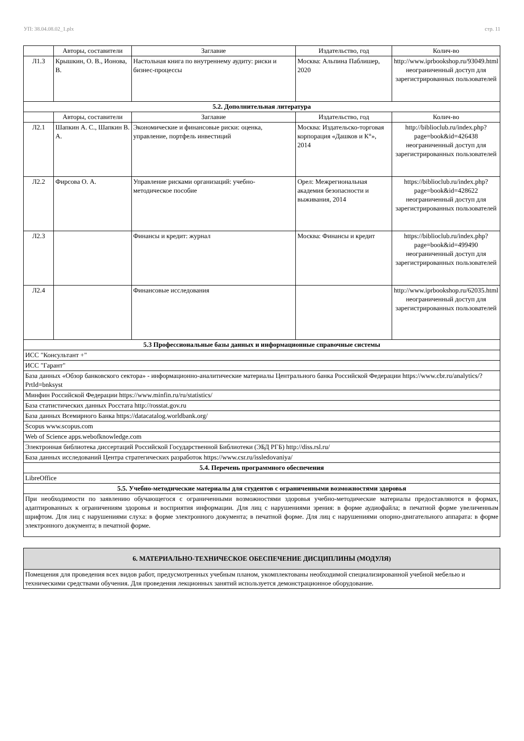УП: 38.04.08.02_1.plx стр. 11
| | Авторы, составители | Заглавие | Издательство, год | Колич-во |
| --- | --- | --- | --- | --- |
| Л1.3 | Крышкин, О. В., Ионова, В. | Настольная книга по внутреннему аудиту: риски и бизнес-процессы | Москва: Альпина Паблишер, 2020 | http://www.iprbookshop.ru/93049.html неограниченный доступ для зарегистрированных пользователей |
| 5.2. Дополнительная литература | | | | |
| | Авторы, составители | Заглавие | Издательство, год | Колич-во |
| Л2.1 | Шапкин А. С., Шапкин В. А. | Экономические и финансовые риски: оценка, управление, портфель инвестиций | Москва: Издательско-торговая корпорация «Дашков и К°», 2014 | http://biblioclub.ru/index.php? page=book&id=426438 неограниченный доступ для зарегистрированных пользователей |
| Л2.2 | Фирсова О. А. | Управление рисками организаций: учебно-методическое пособие | Орел: Межрегиональная академия безопасности и выживания, 2014 | https://biblioclub.ru/index.php? page=book&id=428622 неограниченный доступ для зарегистрированных пользователей |
| Л2.3 | | Финансы и кредит: журнал | Москва: Финансы и кредит | https://biblioclub.ru/index.php? page=book&id=499490 неограниченный доступ для зарегистрированных пользователей |
| Л2.4 | | Финансовые исследования | | http://www.iprbookshop.ru/62035.html неограниченный доступ для зарегистрированных пользователей |
| 5.3 Профессиональные базы данных и информационные справочные системы | | | | |
| ИСС "Консультант +" | | | | |
| ИСС "Гарант" | | | | |
| База данных «Обзор банковского сектора» - информационно-аналитические материалы Центрального банка Российской Федерации https://www.cbr.ru/analytics/?PrtId=bnksyst | | | | |
| Минфин Российской Федерации https://www.minfin.ru/ru/statistics/ | | | | |
| База статистических данных Росстата http://rosstat.gov.ru | | | | |
| База данных Всемирного Банка https://datacatalog.worldbank.org/ | | | | |
| Scopus www.scopus.com | | | | |
| Web of Science apps.webofknowledge.com | | | | |
| Электронная библиотека диссертаций Российской Государственной Библиотеки (ЭБД РГБ) http://diss.rsl.ru/ | | | | |
| База данных исследований Центра стратегических разработок https://www.csr.ru/issledovaniya/ | | | | |
| 5.4. Перечень программного обеспечения | | | | |
| LibreOffice | | | | |
| 5.5. Учебно-методические материалы для студентов с ограниченными возможностями здоровья | | | | |
| При необходимости по заявлению обучающегося с ограниченными возможностями здоровья учебно-методические материалы предоставляются в формах, адаптированных к ограничениям здоровья и восприятия информации. Для лиц с нарушениями зрения: в форме аудиофайла; в печатной форме увеличенным шрифтом. Для лиц с нарушениями слуха: в форме электронного документа; в печатной форме. Для лиц с нарушениями опорно-двигательного аппарата: в форме электронного документа; в печатной форме. | | | | |
| 6. МАТЕРИАЛЬНО-ТЕХНИЧЕСКОЕ ОБЕСПЕЧЕНИЕ ДИСЦИПЛИНЫ (МОДУЛЯ) |
| Помещения для проведения всех видов работ, предусмотренных учебным планом, укомплектованы необходимой специализированной учебной мебелью и техническими средствами обучения. Для проведения лекционных занятий используется демонстрационное оборудование. |